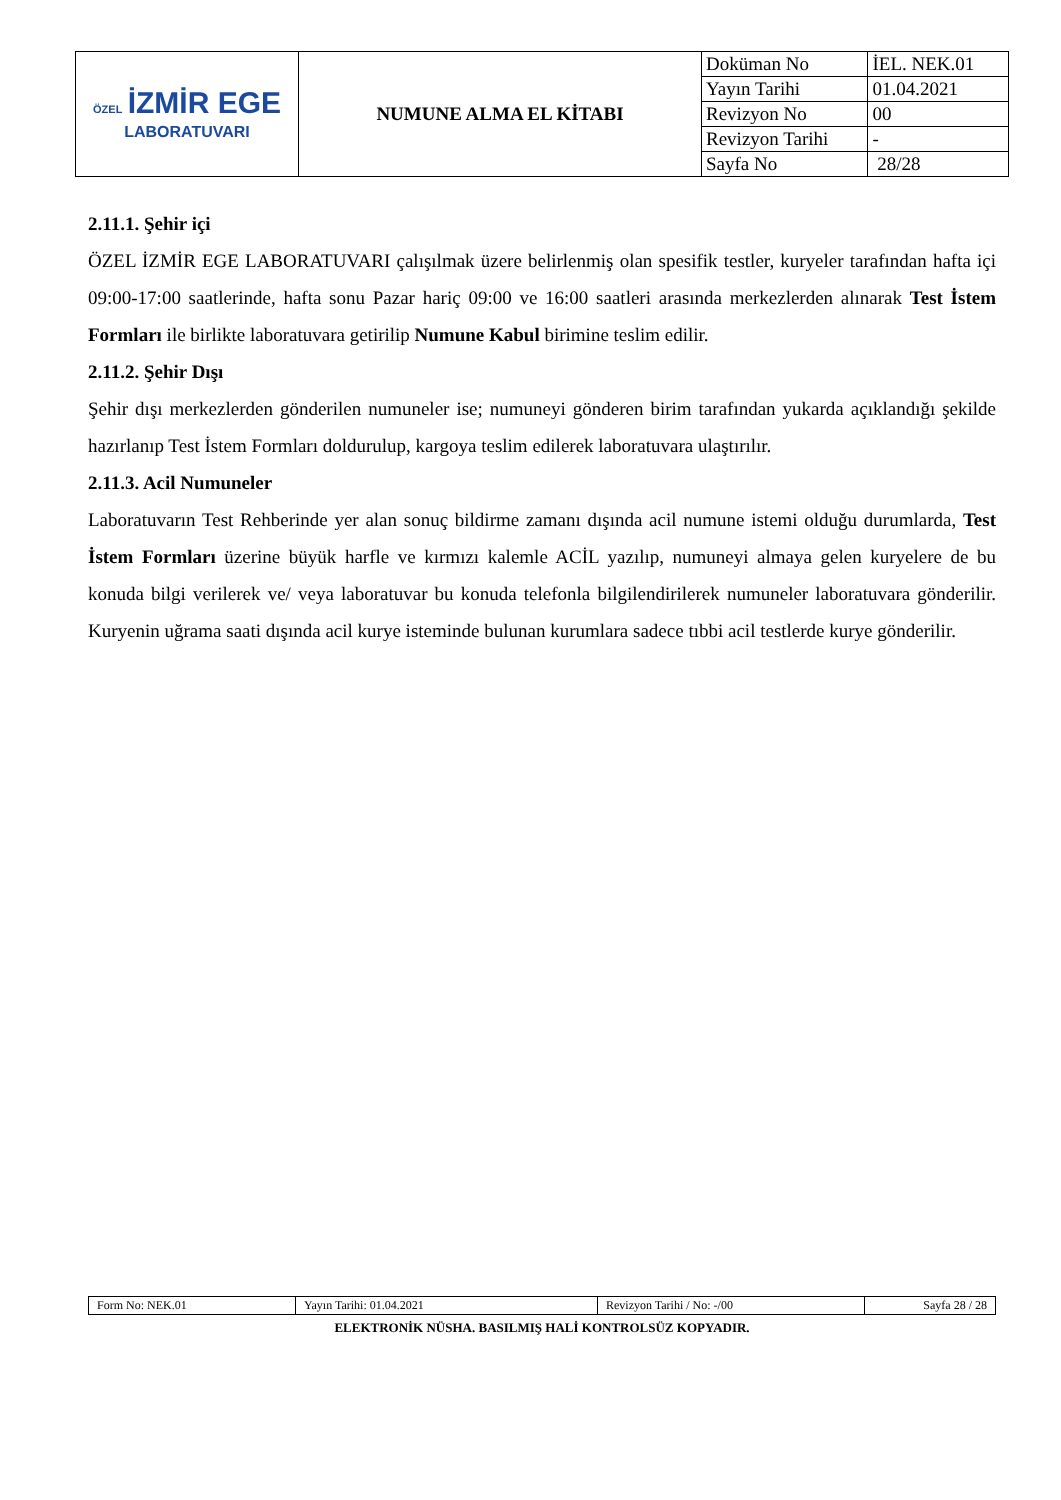| ÖZEL İZMİR EGE LABORATUVARI | NUMUNE ALMA EL KİTABI | Doküman No | İEL. NEK.01 |
| | | Yayın Tarihi | 01.04.2021 |
| | | Revizyon No | 00 |
| | | Revizyon Tarihi | - |
| | | Sayfa No | 28/28 |
2.11.1. Şehir içi
ÖZEL İZMİR EGE LABORATUVARI çalışılmak üzere belirlenmiş olan spesifik testler, kuryeler tarafından hafta içi 09:00-17:00 saatlerinde, hafta sonu Pazar hariç 09:00 ve 16:00 saatleri arasında merkezlerden alınarak Test İstem Formları ile birlikte laboratuvara getirilip Numune Kabul birimine teslim edilir.
2.11.2. Şehir Dışı
Şehir dışı merkezlerden gönderilen numuneler ise; numuneyi gönderen birim tarafından yukarda açıklandığı şekilde hazırlanıp Test İstem Formları doldurulup, kargoya teslim edilerek laboratuvara ulaştırılır.
2.11.3. Acil Numuneler
Laboratuvarın Test Rehberinde yer alan sonuç bildirme zamanı dışında acil numune istemi olduğu durumlarda, Test İstem Formları üzerine büyük harfle ve kırmızı kalemle ACİL yazılıp, numuneyi almaya gelen kuryelere de bu konuda bilgi verilerek ve/ veya laboratuvar bu konuda telefonla bilgilendirilerek numuneler laboratuvara gönderilir. Kuryenin uğrama saati dışında acil kurye isteminde bulunan kurumlara sadece tıbbi acil testlerde kurye gönderilir.
| Form No: NEK.01 | Yayın Tarihi: 01.04.2021 | Revizyon Tarihi / No: -/00 | Sayfa 28 / 28 |
ELEKTRONİK NÜSHA. BASILMIŞ HALİ KONTROLSÜZ KOPYADIR.